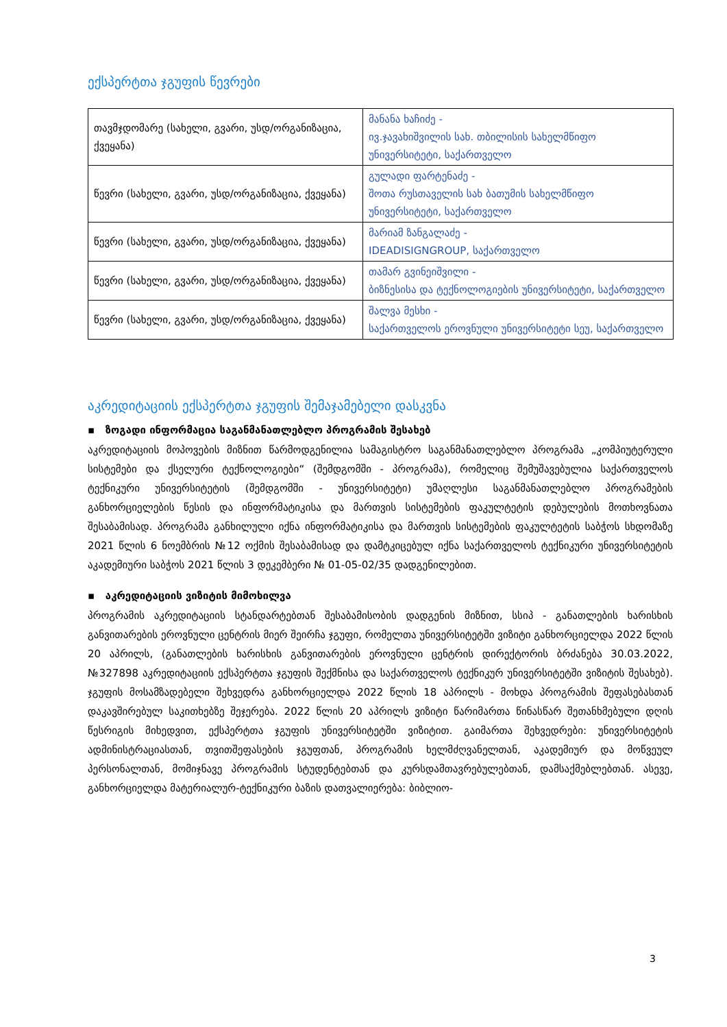ექსპერტთა ჯგუფის წევრები
| თავმჯდომარე (სახელი, გვარი, უსდ/ორგანიზაცია, ქვეყანა) | მანანა ხაჩიძე - ივ.ჯავახიშვილის სახ. თბილისის სახელმწიფო უნივერსიტეტი, საქართველო |
| წევრი (სახელი, გვარი, უსდ/ორგანიზაცია, ქვეყანა) | გულადი ფარტენაძე - შოთა რუსთაველის სახ ბათუმის სახელმწიფო უნივერსიტეტი, საქართველო |
| წევრი (სახელი, გვარი, უსდ/ორგანიზაცია, ქვეყანა) | მარიამ ზანგალაძე - IDEADISIGNGROUP, საქართველო |
| წევრი (სახელი, გვარი, უსდ/ორგანიზაცია, ქვეყანა) | თამარ გვინეიშვილი - ბიზნესისა და ტექნოლოგიების უნივერსიტეტი, საქართველო |
| წევრი (სახელი, გვარი, უსდ/ორგანიზაცია, ქვეყანა) | შალვა მესხი - საქართველოს ეროვნული უნივერსიტეტი სეუ, საქართველო |
აკრედიტაციის ექსპერტთა ჯგუფის შემაჯამებელი დასკვნა
▪ ზოგადი ინფორმაცია საგანმანათლებლო პროგრამის შესახებ
აკრედიტაციის მოპოვების მიზნით წარმოდგენილია სამაგისტრო საგანმანათლებლო პროგრამა „კომპიუტერული სისტემები და ქსელური ტექნოლოგიები“ (შემდგომში - პროგრამა), რომელიც შემუშავებულია საქართველოს ტექნიკური უნივერსიტეტის (შემდგომში - უნივერსიტეტი) უმაღლესი საგანმანათლებლო პროგრამების განხორციელების წესის და ინფორმატიკისა და მართვის სისტემების ფაკულტეტის დებულების მოთხოვნათა შესაბამისად. პროგრამა განხილული იქნა ინფორმატიკისა და მართვის სისტემების ფაკულტეტის საბჭოს სხდომაზე 2021 წლის 6 ნოემბრის №12 ოქმის შესაბამისად და დამტკიცებულ იქნა საქართველოს ტექნიკური უნივერსიტეტის აკადემიური საბჭოს 2021 წლის 3 დეკემბერი № 01-05-02/35 დადგენილებით.
▪ აკრედიტაციის ვიზიტის მიმოხილვა
პროგრამის აკრედიტაციის სტანდარტებთან შესაბამისობის დადგენის მიზნით, სსიპ - განათლების ხარისხის განვითარების ეროვნული ცენტრის მიერ შეირჩა ჯგუფი, რომელთა უნივერსიტეტში ვიზიტი განხორციელდა 2022 წლის 20 აპრილს, (განათლების ხარისხის განვითარების ეროვნული ცენტრის დირექტორის ბრძანება 30.03.2022, №327898 აკრედიტაციის ექსპერტთა ჯგუფის შექმნისა და საქართველოს ტექნიკურ უნივერსიტეტში ვიზიტის შესახებ). ჯგუფის მოსამზადებელი შეხვედრა განხორციელდა 2022 წლის 18 აპრილს - მოხდა პროგრამის შეფასებასთან დაკავშირებულ საკითხებზე შეჯერება. 2022 წლის 20 აპრილს ვიზიტი წარიმართა წინასწარ შეთანხმებული დღის წესრიგის მიხედვით, ექსპერტთა ჯგუფის უნივერსიტეტში ვიზიტით. გაიმართა შეხვედრები: უნივერსიტეტის ადმინისტრაციასთან, თვითშეფასების ჯგუფთან, პროგრამის ხელმძღვანელთან, აკადემიურ და მოწვეულ პერსონალთან, მომიჯნავე პროგრამის სტუდენტებთან და კურსდამთავრებულებთან, დამსაქმებლებთან. ასევე, განხორციელდა მატერიალურ-ტექნიკური ბაზის დათვალიერება: ბიბლიო-
3